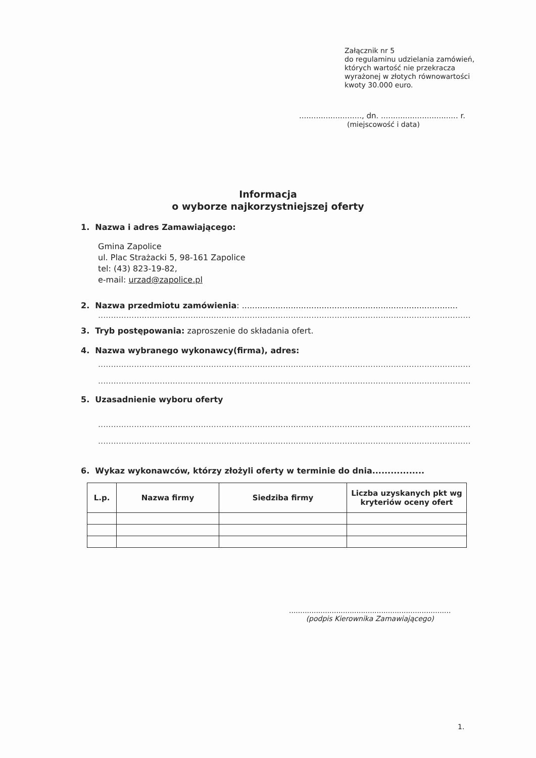Załącznik nr 5
do regulaminu udzielania zamówień,
których wartość nie przekracza
wyrażonej w złotych równowartości
kwoty 30.000 euro.
.........................., dn. ................................ r.
(miejscowość i data)
Informacja
o wyborze najkorzystniejszej oferty
1. Nazwa i adres Zamawiającego:
Gmina Zapolice
ul. Plac Strażacki 5, 98-161 Zapolice
tel: (43) 823-19-82,
e-mail: urzad@zapolice.pl
2. Nazwa przedmiotu zamówienia: ....................................................................................
.....................................................................................................................................................
3. Tryb postępowania: zaproszenie do składania ofert.
4. Nazwa wybranego wykonawcy(firma), adres:
.....................................................................................................................................................
.....................................................................................................................................................
5. Uzasadnienie wyboru oferty
.....................................................................................................................................................
.....................................................................................................................................................
6. Wykaz wykonawców, którzy złożyli oferty w terminie do dnia.................
| L.p. | Nazwa firmy | Siedziba firmy | Liczba uzyskanych pkt wg kryteriów oceny ofert |
| --- | --- | --- | --- |
........................................................................
(podpis Kierownika Zamawiającego)
1.